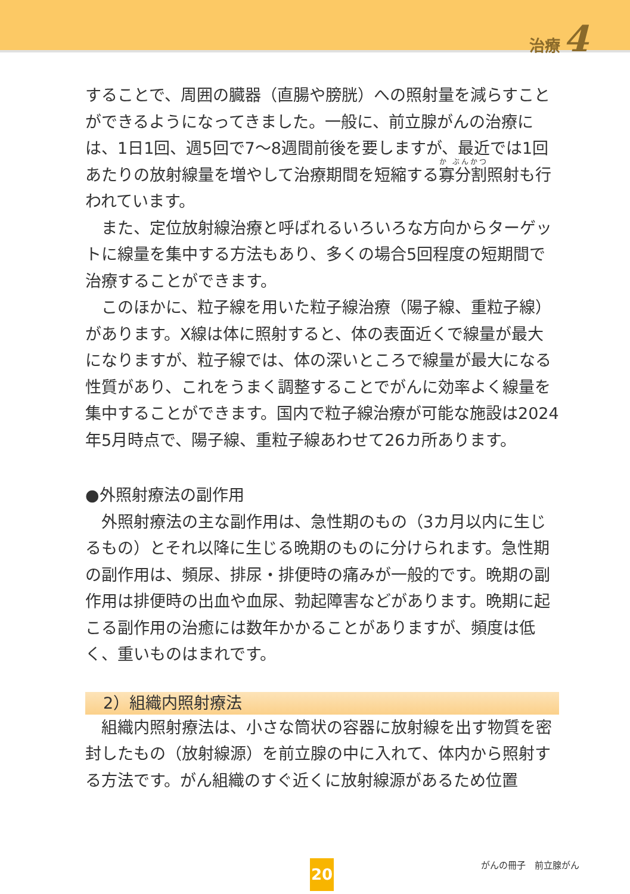治療 4
することで、周囲の臓器（直腸や膀胱）への照射量を減らすことができるようになってきました。一般に、前立腺がんの治療には、1日1回、週5回で7〜8週間前後を要しますが、最近では1回あたりの放射線量を増やして治療期間を短縮する寡分割照射も行われています。
また、定位放射線治療と呼ばれるいろいろな方向からターゲットに線量を集中する方法もあり、多くの場合5回程度の短期間で治療することができます。
このほかに、粒子線を用いた粒子線治療（陽子線、重粒子線）があります。X線は体に照射すると、体の表面近くで線量が最大になりますが、粒子線では、体の深いところで線量が最大になる性質があり、これをうまく調整することでがんに効率よく線量を集中することができます。国内で粒子線治療が可能な施設は2024年5月時点で、陽子線、重粒子線あわせて26カ所あります。
●外照射療法の副作用
外照射療法の主な副作用は、急性期のもの（3カ月以内に生じるもの）とそれ以降に生じる晩期のものに分けられます。急性期の副作用は、頻尿、排尿・排便時の痛みが一般的です。晩期の副作用は排便時の出血や血尿、勃起障害などがあります。晩期に起こる副作用の治癒には数年かかることがありますが、頻度は低く、重いものはまれです。
2）組織内照射療法
組織内照射療法は、小さな筒状の容器に放射線を出す物質を密封したもの（放射線源）を前立腺の中に入れて、体内から照射する方法です。がん組織のすぐ近くに放射線源があるため位置
20 がんの冊子　前立腺がん